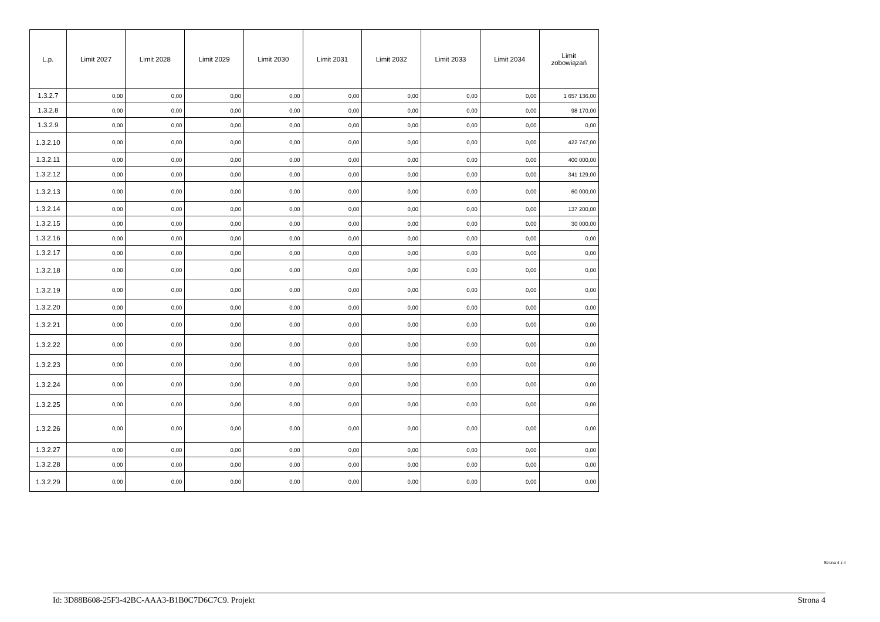| L.p. | Limit 2027 | Limit 2028 | Limit 2029 | Limit 2030 | Limit 2031 | Limit 2032 | Limit 2033 | Limit 2034 | Limit zobowiązań |
| --- | --- | --- | --- | --- | --- | --- | --- | --- | --- |
| 1.3.2.7 | 0,00 | 0,00 | 0,00 | 0,00 | 0,00 | 0,00 | 0,00 | 0,00 | 1 657 136,00 |
| 1.3.2.8 | 0,00 | 0,00 | 0,00 | 0,00 | 0,00 | 0,00 | 0,00 | 0,00 | 98 170,00 |
| 1.3.2.9 | 0,00 | 0,00 | 0,00 | 0,00 | 0,00 | 0,00 | 0,00 | 0,00 | 0,00 |
| 1.3.2.10 | 0,00 | 0,00 | 0,00 | 0,00 | 0,00 | 0,00 | 0,00 | 0,00 | 422 747,00 |
| 1.3.2.11 | 0,00 | 0,00 | 0,00 | 0,00 | 0,00 | 0,00 | 0,00 | 0,00 | 400 000,00 |
| 1.3.2.12 | 0,00 | 0,00 | 0,00 | 0,00 | 0,00 | 0,00 | 0,00 | 0,00 | 341 129,00 |
| 1.3.2.13 | 0,00 | 0,00 | 0,00 | 0,00 | 0,00 | 0,00 | 0,00 | 0,00 | 60 000,00 |
| 1.3.2.14 | 0,00 | 0,00 | 0,00 | 0,00 | 0,00 | 0,00 | 0,00 | 0,00 | 137 200,00 |
| 1.3.2.15 | 0,00 | 0,00 | 0,00 | 0,00 | 0,00 | 0,00 | 0,00 | 0,00 | 30 000,00 |
| 1.3.2.16 | 0,00 | 0,00 | 0,00 | 0,00 | 0,00 | 0,00 | 0,00 | 0,00 | 0,00 |
| 1.3.2.17 | 0,00 | 0,00 | 0,00 | 0,00 | 0,00 | 0,00 | 0,00 | 0,00 | 0,00 |
| 1.3.2.18 | 0,00 | 0,00 | 0,00 | 0,00 | 0,00 | 0,00 | 0,00 | 0,00 | 0,00 |
| 1.3.2.19 | 0,00 | 0,00 | 0,00 | 0,00 | 0,00 | 0,00 | 0,00 | 0,00 | 0,00 |
| 1.3.2.20 | 0,00 | 0,00 | 0,00 | 0,00 | 0,00 | 0,00 | 0,00 | 0,00 | 0,00 |
| 1.3.2.21 | 0,00 | 0,00 | 0,00 | 0,00 | 0,00 | 0,00 | 0,00 | 0,00 | 0,00 |
| 1.3.2.22 | 0,00 | 0,00 | 0,00 | 0,00 | 0,00 | 0,00 | 0,00 | 0,00 | 0,00 |
| 1.3.2.23 | 0,00 | 0,00 | 0,00 | 0,00 | 0,00 | 0,00 | 0,00 | 0,00 | 0,00 |
| 1.3.2.24 | 0,00 | 0,00 | 0,00 | 0,00 | 0,00 | 0,00 | 0,00 | 0,00 | 0,00 |
| 1.3.2.25 | 0,00 | 0,00 | 0,00 | 0,00 | 0,00 | 0,00 | 0,00 | 0,00 | 0,00 |
| 1.3.2.26 | 0,00 | 0,00 | 0,00 | 0,00 | 0,00 | 0,00 | 0,00 | 0,00 | 0,00 |
| 1.3.2.27 | 0,00 | 0,00 | 0,00 | 0,00 | 0,00 | 0,00 | 0,00 | 0,00 | 0,00 |
| 1.3.2.28 | 0,00 | 0,00 | 0,00 | 0,00 | 0,00 | 0,00 | 0,00 | 0,00 | 0,00 |
| 1.3.2.29 | 0,00 | 0,00 | 0,00 | 0,00 | 0,00 | 0,00 | 0,00 | 0,00 | 0,00 |
Strona 4 z 4
Id: 3D88B608-25F3-42BC-AAA3-B1B0C7D6C7C9. Projekt Strona 4